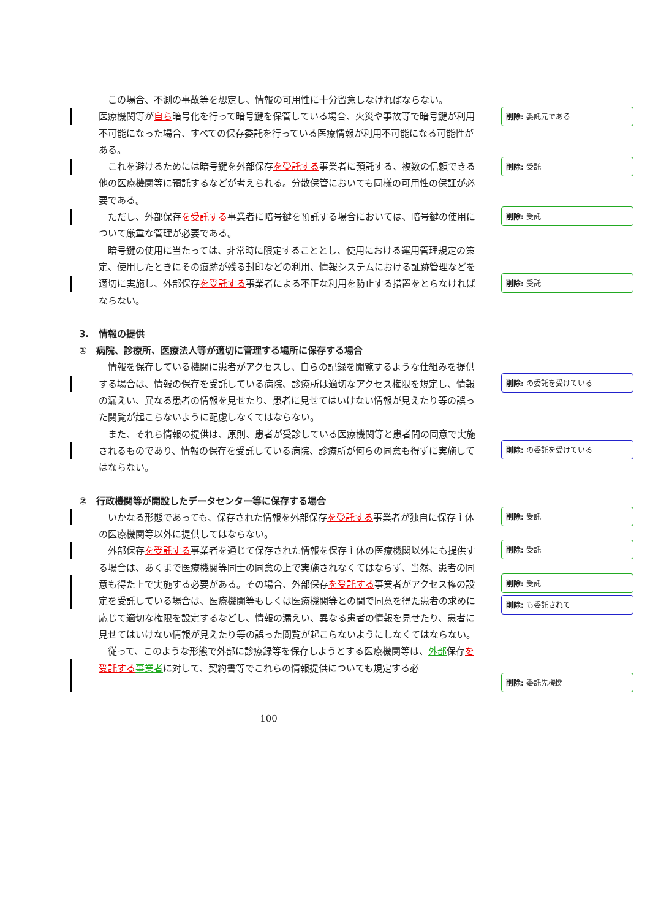削除: 委託元である
削除: 受託
削除: 受託
削除: 受託
削除: の委託を受けている
削除: の委託を受けている
削除: 受託
削除: 受託
削除: 受託
削除: も委託されて
削除: 委託先機関
この場合、不測の事故等を想定し、情報の可用性に十分留意しなければならない。
医療機関等が自ら暗号化を行って暗号鍵を保管している場合、火災や事故等で暗号鍵が利用不可能になった場合、すべての保存委託を行っている医療情報が利用不可能になる可能性がある。
これを避けるためには暗号鍵を外部保存を受託する事業者に預託する、複数の信頼できる他の医療機関等に預託するなどが考えられる。分散保管においても同様の可用性の保証が必要である。
ただし、外部保存を受託する事業者に暗号鍵を預託する場合においては、暗号鍵の使用について厳重な管理が必要である。
暗号鍵の使用に当たっては、非常時に限定することとし、使用における運用管理規定の策定、使用したときにその痕跡が残る封印などの利用、情報システムにおける証跡管理などを適切に実施し、外部保存を受託する事業者による不正な利用を防止する措置をとらなければならない。
3. 情報の提供
① 病院、診療所、医療法人等が適切に管理する場所に保存する場合
情報を保存している機関に患者がアクセスし、自らの記録を閲覧するような仕組みを提供する場合は、情報の保存を受託している病院、診療所は適切なアクセス権限を規定し、情報の漏えい、異なる患者の情報を見せたり、患者に見せてはいけない情報が見えたり等の誤った閲覧が起こらないように配慮しなくてはならない。
また、それら情報の提供は、原則、患者が受診している医療機関等と患者間の同意で実施されるものであり、情報の保存を受託している病院、診療所が何らの同意も得ずに実施してはならない。
② 行政機関等が開設したデータセンター等に保存する場合
いかなる形態であっても、保存された情報を外部保存を受託する事業者が独自に保存主体の医療機関等以外に提供してはならない。
外部保存を受託する事業者を通じて保存された情報を保存主体の医療機関以外にも提供する場合は、あくまで医療機関等同士の同意の上で実施されなくてはならず、当然、患者の同意も得た上で実施する必要がある。その場合、外部保存を受託する事業者がアクセス権の設定を受託している場合は、医療機関等もしくは医療機関等との間で同意を得た患者の求めに応じて適切な権限を設定するなどし、情報の漏えい、異なる患者の情報を見せたり、患者に見せてはいけない情報が見えたり等の誤った閲覧が起こらないようにしなくてはならない。
従って、このような形態で外部に診療録等を保存しようとする医療機関等は、外部保存を受託する 事業者に対して、契約書等でこれらの情報提供についても規定する必
100